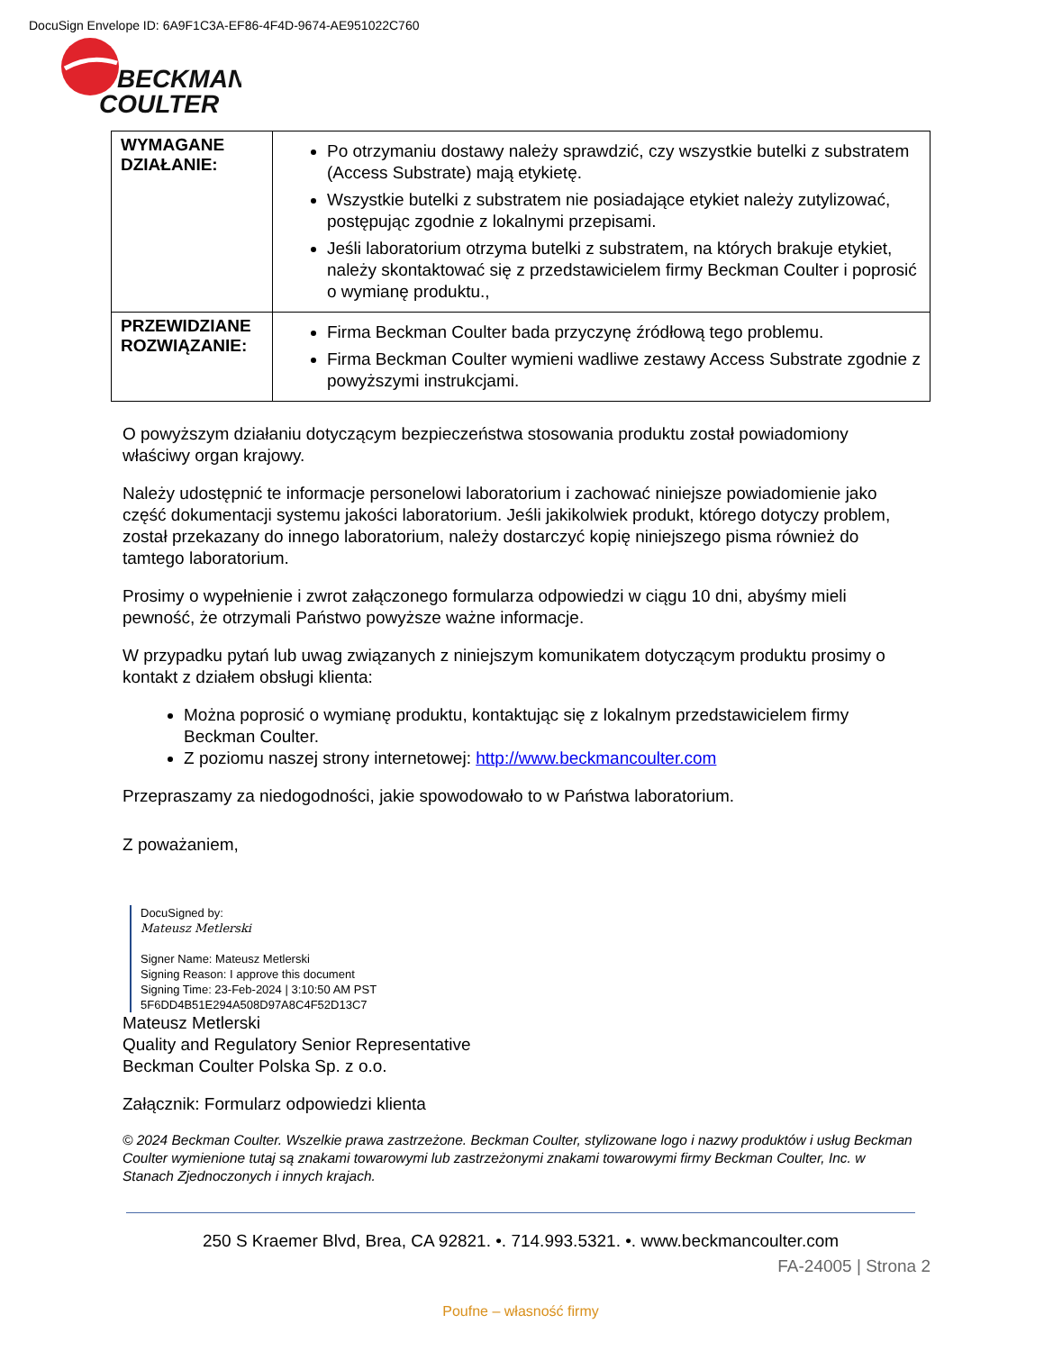DocuSign Envelope ID: 6A9F1C3A-EF86-4F4D-9674-AE951022C760
BECKMAN
COULTER
| WYMAGANE DZIAŁANIE: | Po otrzymaniu dostawy należy sprawdzić, czy wszystkie butelki z substratem (Access Substrate) mają etykietę. Wszystkie butelki z substratem nie posiadające etykiet należy zutylizować, postępując zgodnie z lokalnymi przepisami. Jeśli laboratorium otrzyma butelki z substratem, na których brakuje etykiet, należy skontaktować się z przedstawicielem firmy Beckman Coulter i poprosić o wymianę produktu., |
| PRZEWIDZIANE ROZWIĄZANIE: | Firma Beckman Coulter bada przyczynę źródłową tego problemu. Firma Beckman Coulter wymieni wadliwe zestawy Access Substrate zgodnie z powyższymi instrukcjami. |
O powyższym działaniu dotyczącym bezpieczeństwa stosowania produktu został powiadomiony właściwy organ krajowy.
Należy udostępnić te informacje personelowi laboratorium i zachować niniejsze powiadomienie jako część dokumentacji systemu jakości laboratorium. Jeśli jakikolwiek produkt, którego dotyczy problem, został przekazany do innego laboratorium, należy dostarczyć kopię niniejszego pisma również do tamtego laboratorium.
Prosimy o wypełnienie i zwrot załączonego formularza odpowiedzi w ciągu 10 dni, abyśmy mieli pewność, że otrzymali Państwo powyższe ważne informacje.
W przypadku pytań lub uwag związanych z niniejszym komunikatem dotyczącym produktu prosimy o kontakt z działem obsługi klienta:
Można poprosić o wymianę produktu, kontaktując się z lokalnym przedstawicielem firmy Beckman Coulter.
Z poziomu naszej strony internetowej: http://www.beckmancoulter.com
Przepraszamy za niedogodności, jakie spowodowało to w Państwa laboratorium.
Z poważaniem,
DocuSigned by:
Mateusz Metlerski
Signer Name: Mateusz Metlerski
Signing Reason: I approve this document
Signing Time: 23-Feb-2024 | 3:10:50 AM PST
5F6DD4B51E294A508D97A8C4F52D13C7
Mateusz Metlerski
Quality and Regulatory Senior Representative
Beckman Coulter Polska Sp. z o.o.
Załącznik: Formularz odpowiedzi klienta
© 2024 Beckman Coulter. Wszelkie prawa zastrzeżone. Beckman Coulter, stylizowane logo i nazwy produktów i usług Beckman Coulter wymienione tutaj są znakami towarowymi lub zastrzeżonymi znakami towarowymi firmy Beckman Coulter, Inc. w Stanach Zjednoczonych i innych krajach.
250 S Kraemer Blvd, Brea, CA 92821. •. 714.993.5321. •. www.beckmancoulter.com
FA-24005 | Strona 2
Poufne – własność firmy